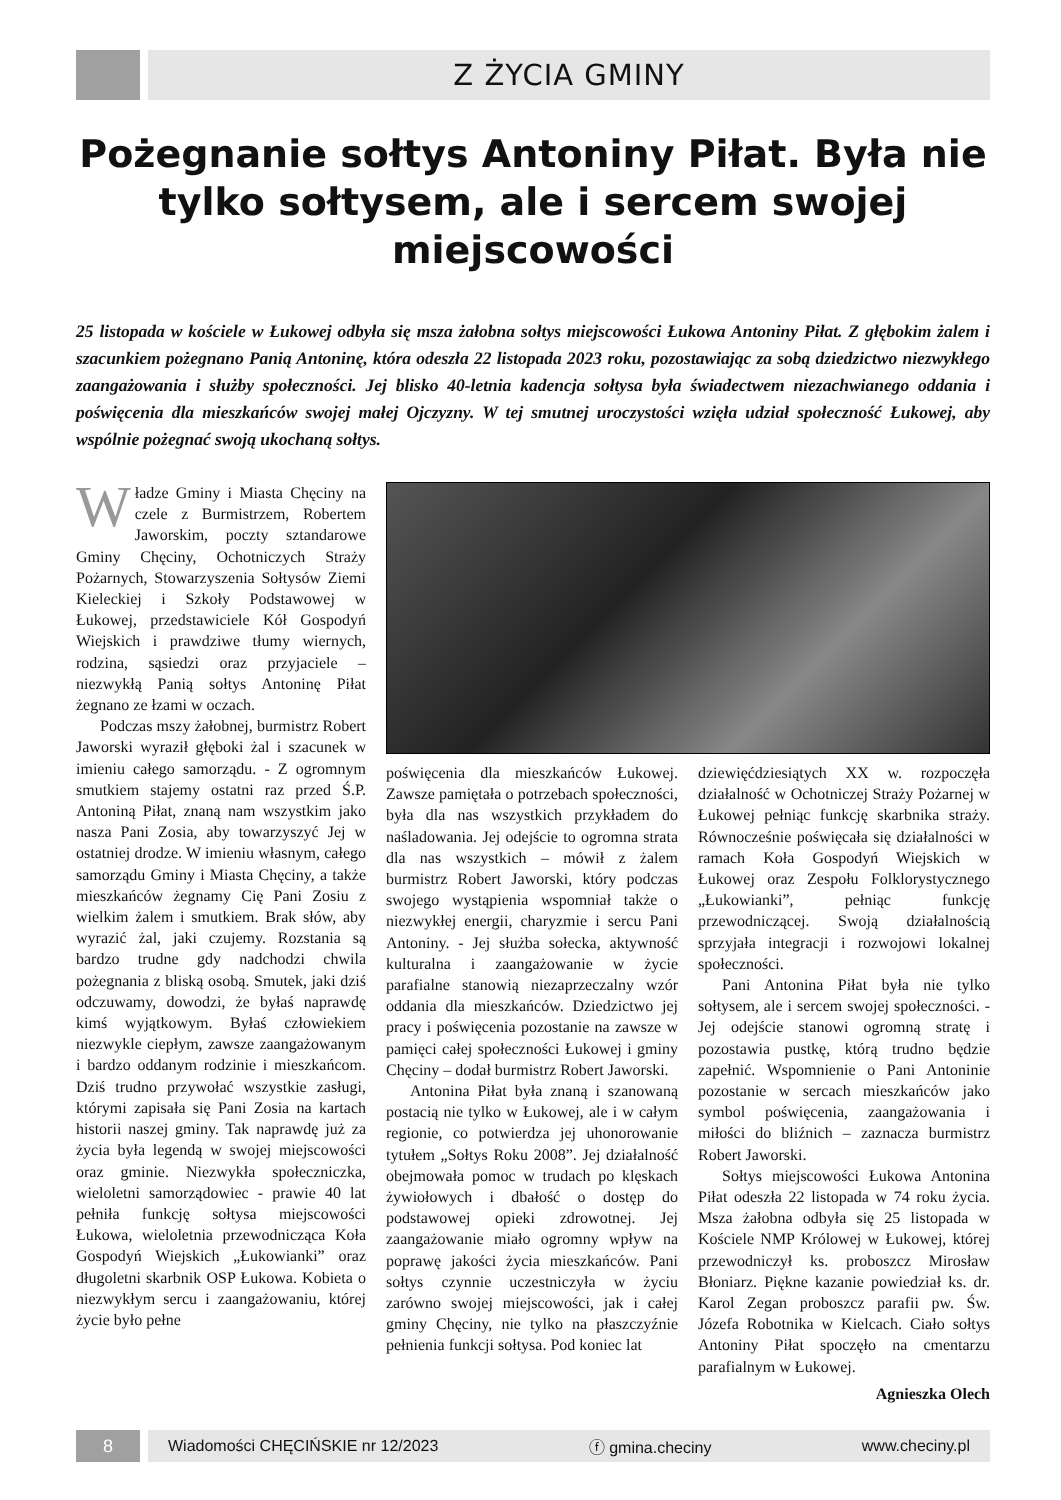Z ŻYCIA GMINY
Pożegnanie sołtys Antoniny Piłat. Była nie tylko sołtysem, ale i sercem swojej miejscowości
25 listopada w kościele w Łukowej odbyła się msza żałobna sołtys miejscowości Łukowa Antoniny Piłat. Z głębokim żalem i szacunkiem pożegnano Panią Antoninę, która odeszła 22 listopada 2023 roku, pozostawiając za sobą dziedzictwo niezwykłego zaangażowania i służby społeczności. Jej blisko 40-letnia kadencja sołtysa była świadectwem niezachwianego oddania i poświęcenia dla mieszkańców swojej małej Ojczyzny. W tej smutnej uroczystości wzięła udział społeczność Łukowej, aby wspólnie pożegnać swoją ukochaną sołtys.
Władze Gminy i Miasta Chęciny na czele z Burmistrzem, Robertem Jaworskim, poczty sztandarowe Gminy Chęciny, Ochotniczych Straży Pożarnych, Stowarzyszenia Sołtysów Ziemi Kieleckiej i Szkoły Podstawowej w Łukowej, przedstawiciele Kół Gospodyń Wiejskich i prawdziwe tłumy wiernych, rodzina, sąsiedzi oraz przyjaciele – niezwykłą Panią sołtys Antoninę Piłat żegnano ze łzami w oczach.
Podczas mszy żałobnej, burmistrz Robert Jaworski wyraził głęboki żal i szacunek w imieniu całego samorządu. - Z ogromnym smutkiem stajemy ostatni raz przed Ś.P. Antoniną Piłat, znaną nam wszystkim jako nasza Pani Zosia, aby towarzyszyć Jej w ostatniej drodze. W imieniu własnym, całego samorządu Gminy i Miasta Chęciny, a także mieszkańców żegnamy Cię Pani Zosiu z wielkim żalem i smutkiem. Brak słów, aby wyrazić żal, jaki czujemy. Rozstania są bardzo trudne gdy nadchodzi chwila pożegnania z bliską osobą. Smutek, jaki dziś odczuwamy, dowodzi, że byłaś naprawdę kimś wyjątkowym. Byłaś człowiekiem niezwykle ciepłym, zawsze zaangażowanym i bardzo oddanym rodzinie i mieszkańcom. Dziś trudno przywołać wszystkie zasługi, którymi zapisała się Pani Zosia na kartach historii naszej gminy. Tak naprawdę już za życia była legendą w swojej miejscowości oraz gminie. Niezwykła społeczniczka, wieloletni samorządowiec - prawie 40 lat pełniła funkcję sołtysa miejscowości Łukowa, wieloletnia przewodnicząca Koła Gospodyń Wiejskich „Łukowianki” oraz długoletni skarbnik OSP Łukowa. Kobieta o niezwykłym sercu i zaangażowaniu, której życie było pełne
poświęcenia dla mieszkańców Łukowej. Zawsze pamiętała o potrzebach społeczności, była dla nas wszystkich przykładem do naśladowania. Jej odejście to ogromna strata dla nas wszystkich – mówił z żalem burmistrz Robert Jaworski, który podczas swojego wystąpienia wspomniał także o niezwykłej energii, charyzmie i sercu Pani Antoniny. - Jej służba sołecka, aktywność kulturalna i zaangażowanie w życie parafialne stanowią niezaprzeczalny wzór oddania dla mieszkańców. Dziedzictwo jej pracy i poświęcenia pozostanie na zawsze w pamięci całej społeczności Łukowej i gminy Chęciny – dodał burmistrz Robert Jaworski.
Antonina Piłat była znaną i szanowaną postacią nie tylko w Łukowej, ale i w całym regionie, co potwierdza jej uhonorowanie tytułem „Sołtys Roku 2008”. Jej działalność obejmowała pomoc w trudach po klęskach żywiołowych i dbałość o dostęp do podstawowej opieki zdrowotnej. Jej zaangażowanie miało ogromny wpływ na poprawę jakości życia mieszkańców. Pani sołtys czynnie uczestniczyła w życiu zarówno swojej miejscowości, jak i całej gminy Chęciny, nie tylko na płaszczyźnie pełnienia funkcji sołtysa. Pod koniec lat
dziewięćdziesiątych XX w. rozpoczęła działalność w Ochotniczej Straży Pożarnej w Łukowej pełniąc funkcję skarbnika straży. Równocześnie poświęcała się działalności w ramach Koła Gospodyń Wiejskich w Łukowej oraz Zespołu Folklorystycznego „Łukowianki”, pełniąc funkcję przewodniczącej. Swoją działalnością sprzyjała integracji i rozwojowi lokalnej społeczności.
Pani Antonina Piłat była nie tylko sołtysem, ale i sercem swojej społeczności. - Jej odejście stanowi ogromną stratę i pozostawia pustkę, którą trudno będzie zapełnić. Wspomnienie o Pani Antoninie pozostanie w sercach mieszkańców jako symbol poświęcenia, zaangażowania i miłości do bliźnich – zaznacza burmistrz Robert Jaworski.
Sołtys miejscowości Łukowa Antonina Piłat odeszła 22 listopada w 74 roku życia. Msza żałobna odbyła się 25 listopada w Kościele NMP Królowej w Łukowej, której przewodniczył ks. proboszcz Mirosław Błoniarz. Piękne kazanie powiedział ks. dr. Karol Zegan proboszcz parafii pw. Św. Józefa Robotnika w Kielcach. Ciało sołtys Antoniny Piłat spoczęło na cmentarzu parafialnym w Łukowej.
Agnieszka Olech
8
Wiadomości CHĘCIŃSKIE nr 12/2023 ⓕ gmina.checiny www.checiny.pl